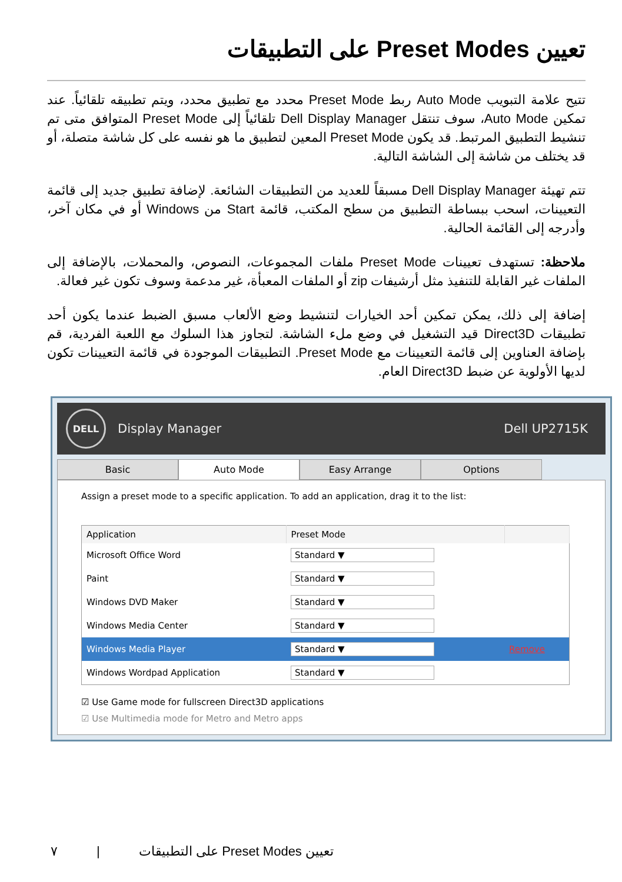تعيين Preset Modes على التطبيقات
تتيح علامة التبويب Auto Mode ربط Preset Mode محدد مع تطبيق محدد، ويتم تطبيقه تلقائياً. عند تمكين Auto Mode، سوف تنتقل Dell Display Manager تلقائياً إلى Preset Mode المتوافق متى تم تنشيط التطبيق المرتبط. قد يكون Preset Mode المعين لتطبيق ما هو نفسه على كل شاشة متصلة، أو قد يختلف من شاشة إلى الشاشة التالية.
تتم تهيئة Dell Display Manager مسبقاً للعديد من التطبيقات الشائعة. لإضافة تطبيق جديد إلى قائمة التعيينات، اسحب ببساطة التطبيق من سطح المكتب، قائمة Start من Windows أو في مكان آخر، وأدرجه إلى القائمة الحالية.
ملاحظة: تستهدف تعيينات Preset Mode ملفات المجموعات، النصوص، والمحملات، بالإضافة إلى الملفات غير القابلة للتنفيذ مثل أرشيفات zip أو الملفات المعبأة، غير مدعمة وسوف تكون غير فعالة.
إضافة إلى ذلك، يمكن تمكين أحد الخيارات لتنشيط وضع الألعاب مسبق الضبط عندما يكون أحد تطبيقات Direct3D قيد التشغيل في وضع ملء الشاشة. لتجاوز هذا السلوك مع اللعبة الفردية، قم بإضافة العناوين إلى قائمة التعيينات مع Preset Mode. التطبيقات الموجودة في قائمة التعيينات تكون لديها الأولوية عن ضبط Direct3D العام.
DELL
Display Manager Dell UP2715K
Basic Auto Mode Easy Arrange Options
Assign a preset mode to a specific application. To add an application, drag it to the list:
| Application | Preset Mode | |
| --- | --- | --- |
| Microsoft Office Word | Standard ▼ | |
| Paint | Standard ▼ | |
| Windows DVD Maker | Standard ▼ | |
| Windows Media Center | Standard ▼ | |
| Windows Media Player | Standard ▼ | Remove |
| Windows Wordpad Application | Standard ▼ | |
☑ Use Game mode for fullscreen Direct3D applications
☑ Use Multimedia mode for Metro and Metro apps
تعيين Preset Modes على التطبيقات | ٧